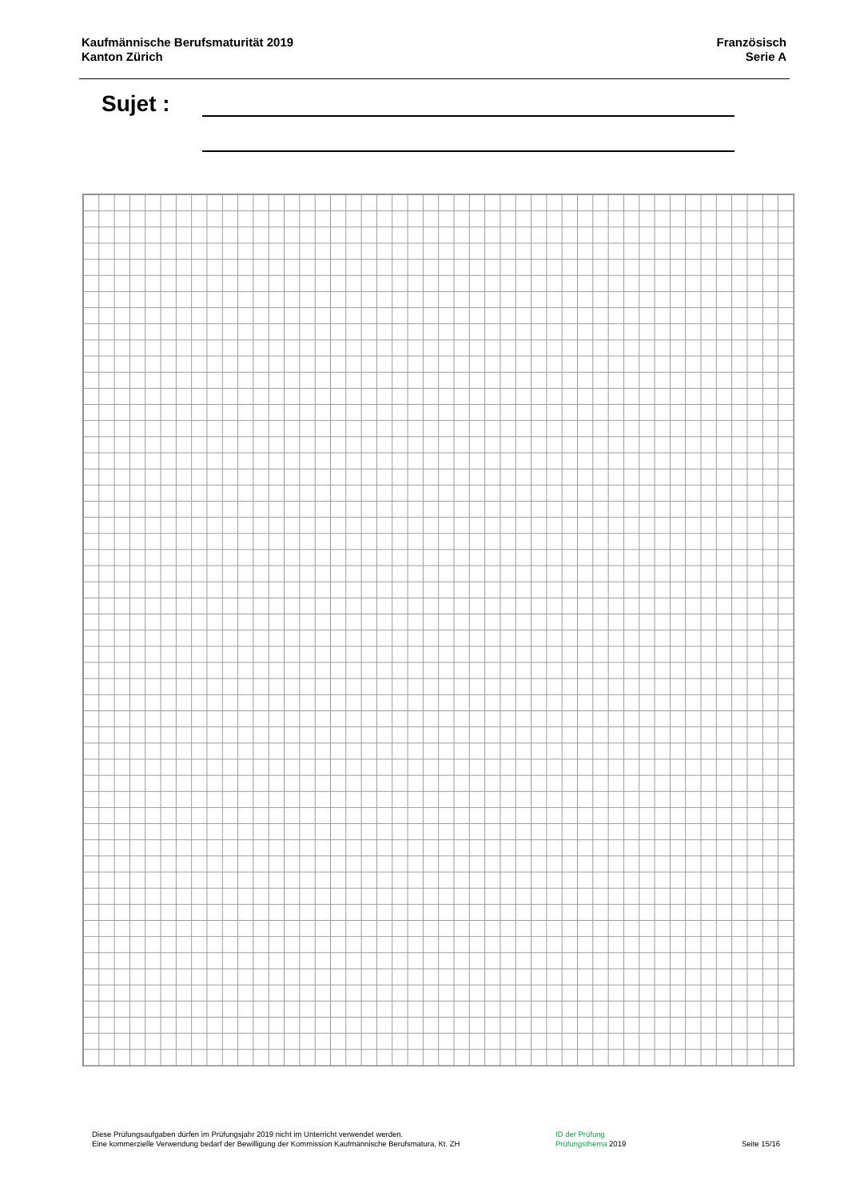Kaufmännische Berufsmaturität 2019
Kanton Zürich
Französisch
Serie A
Sujet :
Diese Prüfungsaufgaben dürfen im Prüfungsjahr 2019 nicht im Unterricht verwendet werden.
Eine kommerzielle Verwendung bedarf der Bewilligung der Kommission Kaufmännische Berufsmatura, Kt. ZH
ID der Prüfung
Prüfungsthema 2019
Seite 15/16